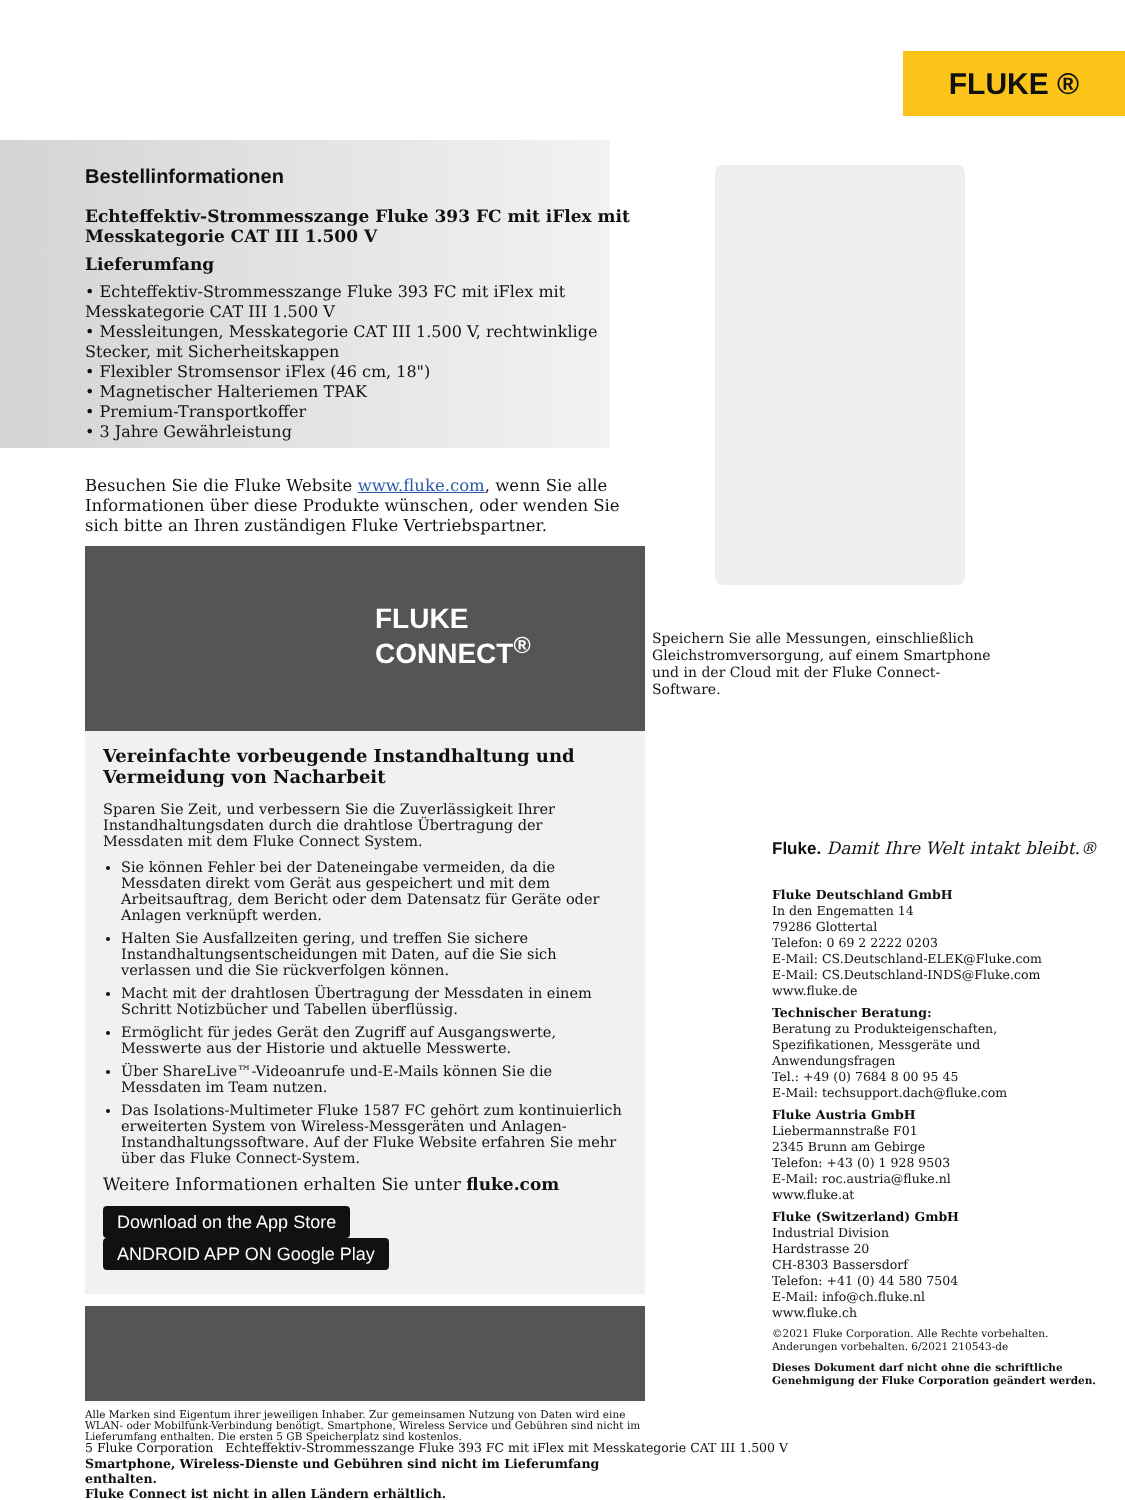FLUKE ®
Bestellinformationen
Echteffektiv-Strommesszange Fluke 393 FC mit iFlex mit Messkategorie CAT III 1.500 V
Lieferumfang
• Echteffektiv-Strommesszange Fluke 393 FC mit iFlex mit Messkategorie CAT III 1.500 V
• Messleitungen, Messkategorie CAT III 1.500 V, rechtwinklige Stecker, mit Sicherheitskappen
• Flexibler Stromsensor iFlex (46 cm, 18")
• Magnetischer Halteriemen TPAK
• Premium-Transportkoffer
• 3 Jahre Gewährleistung
Besuchen Sie die Fluke Website www.fluke.com, wenn Sie alle Informationen über diese Produkte wünschen, oder wenden Sie sich bitte an Ihren zuständigen Fluke Vertriebspartner.
FLUKE
CONNECT<sup>®</sup>
Vereinfachte vorbeugende Instandhaltung und Vermeidung von Nacharbeit
Sparen Sie Zeit, und verbessern Sie die Zuverlässigkeit Ihrer Instandhaltungsdaten durch die drahtlose Übertragung der Messdaten mit dem Fluke Connect System.
Sie können Fehler bei der Dateneingabe vermeiden, da die Messdaten direkt vom Gerät aus gespeichert und mit dem Arbeitsauftrag, dem Bericht oder dem Datensatz für Geräte oder Anlagen verknüpft werden.
Halten Sie Ausfallzeiten gering, und treffen Sie sichere Instandhaltungsentscheidungen mit Daten, auf die Sie sich verlassen und die Sie rückverfolgen können.
Macht mit der drahtlosen Übertragung der Messdaten in einem Schritt Notizbücher und Tabellen überflüssig.
Ermöglicht für jedes Gerät den Zugriff auf Ausgangswerte, Messwerte aus der Historie und aktuelle Messwerte.
Über ShareLive™-Videoanrufe und-E-Mails können Sie die Messdaten im Team nutzen.
Das Isolations-Multimeter Fluke 1587 FC gehört zum kontinuierlich erweiterten System von Wireless-Messgeräten und Anlagen-Instandhaltungssoftware. Auf der Fluke Website erfahren Sie mehr über das Fluke Connect-System.
Weitere Informationen erhalten Sie unter fluke.com
Download on the App Store ANDROID APP ON Google Play
Alle Marken sind Eigentum ihrer jeweiligen Inhaber. Zur gemeinsamen Nutzung von Daten wird eine WLAN- oder Mobilfunk-Verbindung benötigt. Smartphone, Wireless Service und Gebühren sind nicht im Lieferumfang enthalten. Die ersten 5 GB Speicherplatz sind kostenlos.
Smartphone, Wireless-Dienste und Gebühren sind nicht im Lieferumfang enthalten.
Fluke Connect ist nicht in allen Ländern erhältlich.
Speichern Sie alle Messungen, einschließlich Gleichstromversorgung, auf einem Smartphone und in der Cloud mit der Fluke Connect-Software.
Fluke. Damit Ihre Welt intakt bleibt.®
Fluke Deutschland GmbH
In den Engematten 14
79286 Glottertal
Telefon: 0 69 2 2222 0203
E-Mail: CS.Deutschland-ELEK@Fluke.com
E-Mail: CS.Deutschland-INDS@Fluke.com
www.fluke.de
Technischer Beratung:
Beratung zu Produkteigenschaften, Spezifikationen, Messgeräte und Anwendungsfragen
Tel.: +49 (0) 7684 8 00 95 45
E-Mail: techsupport.dach@fluke.com
Fluke Austria GmbH
Liebermannstraße F01
2345 Brunn am Gebirge
Telefon: +43 (0) 1 928 9503
E-Mail: roc.austria@fluke.nl
www.fluke.at
Fluke (Switzerland) GmbH
Industrial Division
Hardstrasse 20
CH-8303 Bassersdorf
Telefon: +41 (0) 44 580 7504
E-Mail: info@ch.fluke.nl
www.fluke.ch
©2021 Fluke Corporation. Alle Rechte vorbehalten.
Anderungen vorbehalten. 6/2021 210543-de
Dieses Dokument darf nicht ohne die schriftliche Genehmigung der Fluke Corporation geändert werden.
5 Fluke Corporation Echteffektiv-Strommesszange Fluke 393 FC mit iFlex mit Messkategorie CAT III 1.500 V